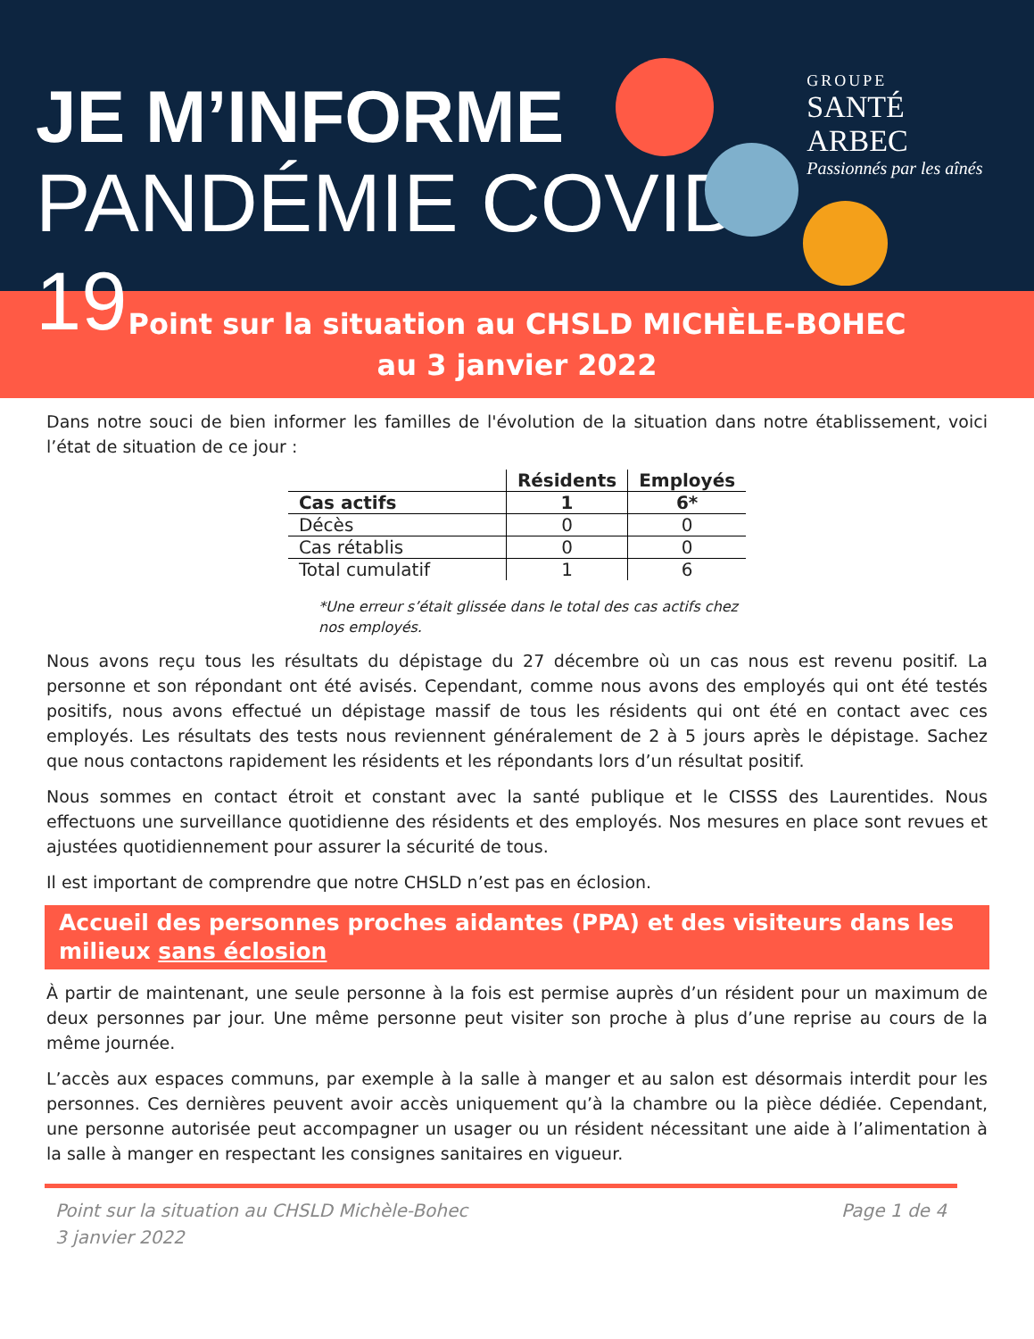JE M’INFORME
PANDÉMIE COVID-19
GROUPE
SANTÉ ARBEC
Passionnés par les aînés
Point sur la situation au CHSLD MICHÈLE-BOHEC
au 3 janvier 2022
Dans notre souci de bien informer les familles de l'évolution de la situation dans notre établissement, voici l’état de situation de ce jour :
| | Résidents | Employés |
| --- | --- | --- |
| Cas actifs | 1 | 6* |
| Décès | 0 | 0 |
| Cas rétablis | 0 | 0 |
| Total cumulatif | 1 | 6 |
*Une erreur s’était glissée dans le total des cas actifs chez nos employés.
Nous avons reçu tous les résultats du dépistage du 27 décembre où un cas nous est revenu positif. La personne et son répondant ont été avisés. Cependant, comme nous avons des employés qui ont été testés positifs, nous avons effectué un dépistage massif de tous les résidents qui ont été en contact avec ces employés. Les résultats des tests nous reviennent généralement de 2 à 5 jours après le dépistage. Sachez que nous contactons rapidement les résidents et les répondants lors d’un résultat positif.
Nous sommes en contact étroit et constant avec la santé publique et le CISSS des Laurentides. Nous effectuons une surveillance quotidienne des résidents et des employés. Nos mesures en place sont revues et ajustées quotidiennement pour assurer la sécurité de tous.
Il est important de comprendre que notre CHSLD n’est pas en éclosion.
Accueil des personnes proches aidantes (PPA) et des visiteurs dans les milieux sans éclosion
À partir de maintenant, une seule personne à la fois est permise auprès d’un résident pour un maximum de deux personnes par jour. Une même personne peut visiter son proche à plus d’une reprise au cours de la même journée.
L’accès aux espaces communs, par exemple à la salle à manger et au salon est désormais interdit pour les personnes. Ces dernières peuvent avoir accès uniquement qu’à la chambre ou la pièce dédiée. Cependant, une personne autorisée peut accompagner un usager ou un résident nécessitant une aide à l’alimentation à la salle à manger en respectant les consignes sanitaires en vigueur.
Point sur la situation au CHSLD Michèle-Bohec
3 janvier 2022
Page 1 de 4